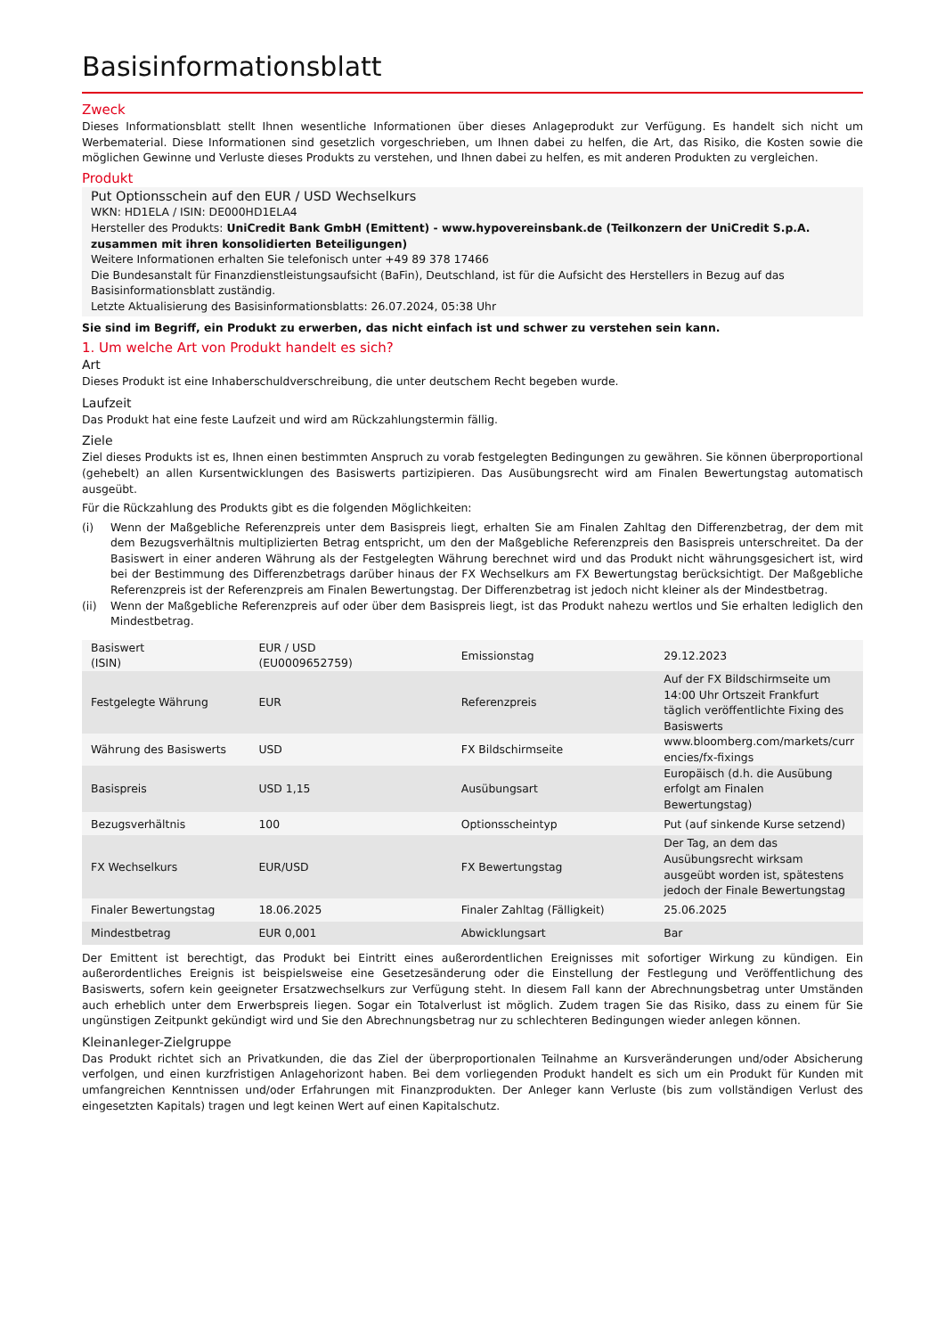Basisinformationsblatt
Zweck
Dieses Informationsblatt stellt Ihnen wesentliche Informationen über dieses Anlageprodukt zur Verfügung. Es handelt sich nicht um Werbematerial. Diese Informationen sind gesetzlich vorgeschrieben, um Ihnen dabei zu helfen, die Art, das Risiko, die Kosten sowie die möglichen Gewinne und Verluste dieses Produkts zu verstehen, und Ihnen dabei zu helfen, es mit anderen Produkten zu vergleichen.
Produkt
Put Optionsschein auf den EUR / USD Wechselkurs
WKN: HD1ELA / ISIN: DE000HD1ELA4
Hersteller des Produkts: UniCredit Bank GmbH (Emittent) - www.hypovereinsbank.de (Teilkonzern der UniCredit S.p.A. zusammen mit ihren konsolidierten Beteiligungen)
Weitere Informationen erhalten Sie telefonisch unter +49 89 378 17466
Die Bundesanstalt für Finanzdienstleistungsaufsicht (BaFin), Deutschland, ist für die Aufsicht des Herstellers in Bezug auf das Basisinformationsblatt zuständig.
Letzte Aktualisierung des Basisinformationsblatts: 26.07.2024, 05:38 Uhr
Sie sind im Begriff, ein Produkt zu erwerben, das nicht einfach ist und schwer zu verstehen sein kann.
1. Um welche Art von Produkt handelt es sich?
Art
Dieses Produkt ist eine Inhaberschuldverschreibung, die unter deutschem Recht begeben wurde.
Laufzeit
Das Produkt hat eine feste Laufzeit und wird am Rückzahlungstermin fällig.
Ziele
Ziel dieses Produkts ist es, Ihnen einen bestimmten Anspruch zu vorab festgelegten Bedingungen zu gewähren. Sie können überproportional (gehebelt) an allen Kursentwicklungen des Basiswerts partizipieren. Das Ausübungsrecht wird am Finalen Bewertungstag automatisch ausgeübt.
Für die Rückzahlung des Produkts gibt es die folgenden Möglichkeiten:
(i) Wenn der Maßgebliche Referenzpreis unter dem Basispreis liegt, erhalten Sie am Finalen Zahltag den Differenzbetrag, der dem mit dem Bezugsverhältnis multiplizierten Betrag entspricht, um den der Maßgebliche Referenzpreis den Basispreis unterschreitet. Da der Basiswert in einer anderen Währung als der Festgelegten Währung berechnet wird und das Produkt nicht währungsgesichert ist, wird bei der Bestimmung des Differenzbetrags darüber hinaus der FX Wechselkurs am FX Bewertungstag berücksichtigt. Der Maßgebliche Referenzpreis ist der Referenzpreis am Finalen Bewertungstag. Der Differenzbetrag ist jedoch nicht kleiner als der Mindestbetrag.
(ii) Wenn der Maßgebliche Referenzpreis auf oder über dem Basispreis liegt, ist das Produkt nahezu wertlos und Sie erhalten lediglich den Mindestbetrag.
| Basiswert (ISIN) | EUR / USD (EU0009652759) | Emissionstag | 29.12.2023 |
| Festgelegte Währung | EUR | Referenzpreis | Auf der FX Bildschirmseite um 14:00 Uhr Ortszeit Frankfurt täglich veröffentlichte Fixing des Basiswerts |
| Währung des Basiswerts | USD | FX Bildschirmseite | www.bloomberg.com/markets/curr encies/fx-fixings |
| Basispreis | USD 1,15 | Ausübungsart | Europäisch (d.h. die Ausübung erfolgt am Finalen Bewertungstag) |
| Bezugsverhältnis | 100 | Optionsscheintyp | Put (auf sinkende Kurse setzend) |
| FX Wechselkurs | EUR/USD | FX Bewertungstag | Der Tag, an dem das Ausübungsrecht wirksam ausgeübt worden ist, spätestens jedoch der Finale Bewertungstag |
| Finaler Bewertungstag | 18.06.2025 | Finaler Zahltag (Fälligkeit) | 25.06.2025 |
| Mindestbetrag | EUR 0,001 | Abwicklungsart | Bar |
Der Emittent ist berechtigt, das Produkt bei Eintritt eines außerordentlichen Ereignisses mit sofortiger Wirkung zu kündigen. Ein außerordentliches Ereignis ist beispielsweise eine Gesetzesänderung oder die Einstellung der Festlegung und Veröffentlichung des Basiswerts, sofern kein geeigneter Ersatzwechselkurs zur Verfügung steht. In diesem Fall kann der Abrechnungsbetrag unter Umständen auch erheblich unter dem Erwerbspreis liegen. Sogar ein Totalverlust ist möglich. Zudem tragen Sie das Risiko, dass zu einem für Sie ungünstigen Zeitpunkt gekündigt wird und Sie den Abrechnungsbetrag nur zu schlechteren Bedingungen wieder anlegen können.
Kleinanleger-Zielgruppe
Das Produkt richtet sich an Privatkunden, die das Ziel der überproportionalen Teilnahme an Kursveränderungen und/oder Absicherung verfolgen, und einen kurzfristigen Anlagehorizont haben. Bei dem vorliegenden Produkt handelt es sich um ein Produkt für Kunden mit umfangreichen Kenntnissen und/oder Erfahrungen mit Finanzprodukten. Der Anleger kann Verluste (bis zum vollständigen Verlust des eingesetzten Kapitals) tragen und legt keinen Wert auf einen Kapitalschutz.